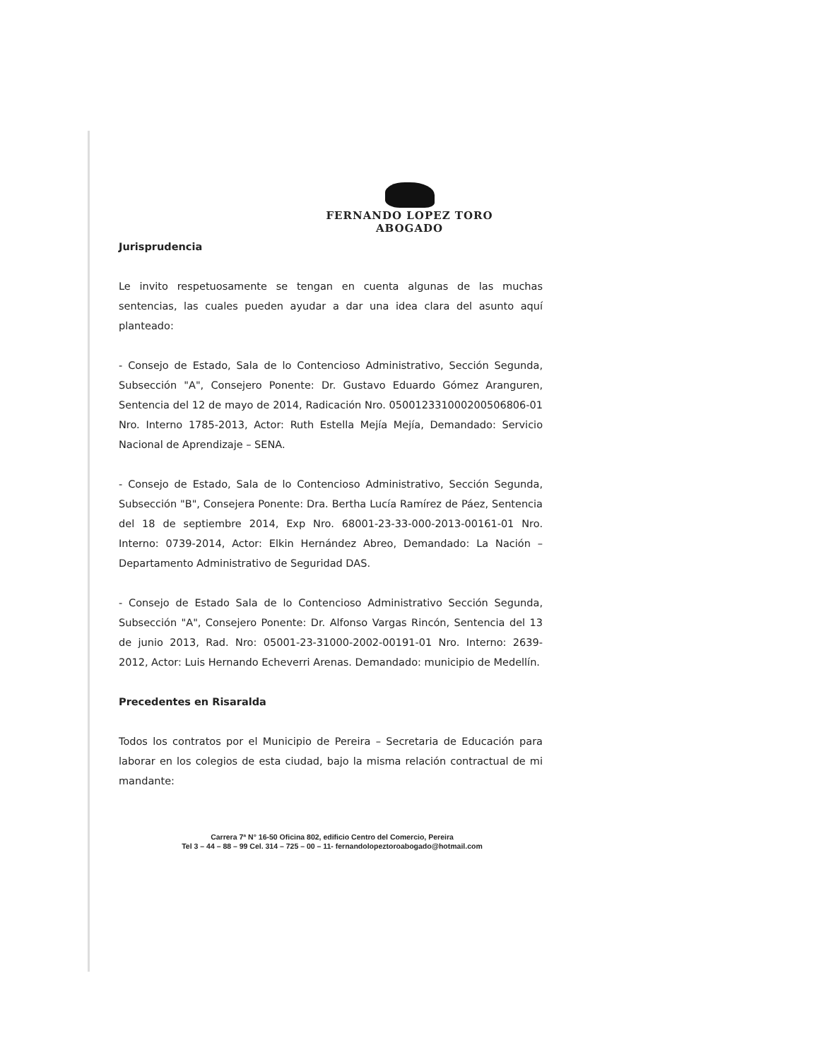FERNANDO LOPEZ TORO
ABOGADO
Jurisprudencia
Le invito respetuosamente se tengan en cuenta algunas de las muchas sentencias, las cuales pueden ayudar a dar una idea clara del asunto aquí planteado:
- Consejo de Estado, Sala de lo Contencioso Administrativo, Sección Segunda, Subsección "A", Consejero Ponente: Dr. Gustavo Eduardo Gómez Aranguren, Sentencia del 12 de mayo de 2014, Radicación Nro. 050012331000200506806-01 Nro. Interno 1785-2013, Actor: Ruth Estella Mejía Mejía, Demandado: Servicio Nacional de Aprendizaje – SENA.
- Consejo de Estado, Sala de lo Contencioso Administrativo, Sección Segunda, Subsección "B", Consejera Ponente: Dra. Bertha Lucía Ramírez de Páez, Sentencia del 18 de septiembre 2014, Exp Nro. 68001-23-33-000-2013-00161-01 Nro. Interno: 0739-2014, Actor: Elkin Hernández Abreo, Demandado: La Nación – Departamento Administrativo de Seguridad DAS.
- Consejo de Estado Sala de lo Contencioso Administrativo Sección Segunda, Subsección "A", Consejero Ponente: Dr. Alfonso Vargas Rincón, Sentencia del 13 de junio 2013, Rad. Nro: 05001-23-31000-2002-00191-01 Nro. Interno: 2639-2012, Actor: Luis Hernando Echeverri Arenas. Demandado: municipio de Medellín.
Precedentes en Risaralda
Todos los contratos por el Municipio de Pereira – Secretaria de Educación para laborar en los colegios de esta ciudad, bajo la misma relación contractual de mi mandante:
Carrera 7ª N° 16-50 Oficina 802, edificio Centro del Comercio, Pereira
Tel 3 – 44 – 88 – 99 Cel. 314 – 725 – 00 – 11- fernandolopeztoroabogado@hotmail.com